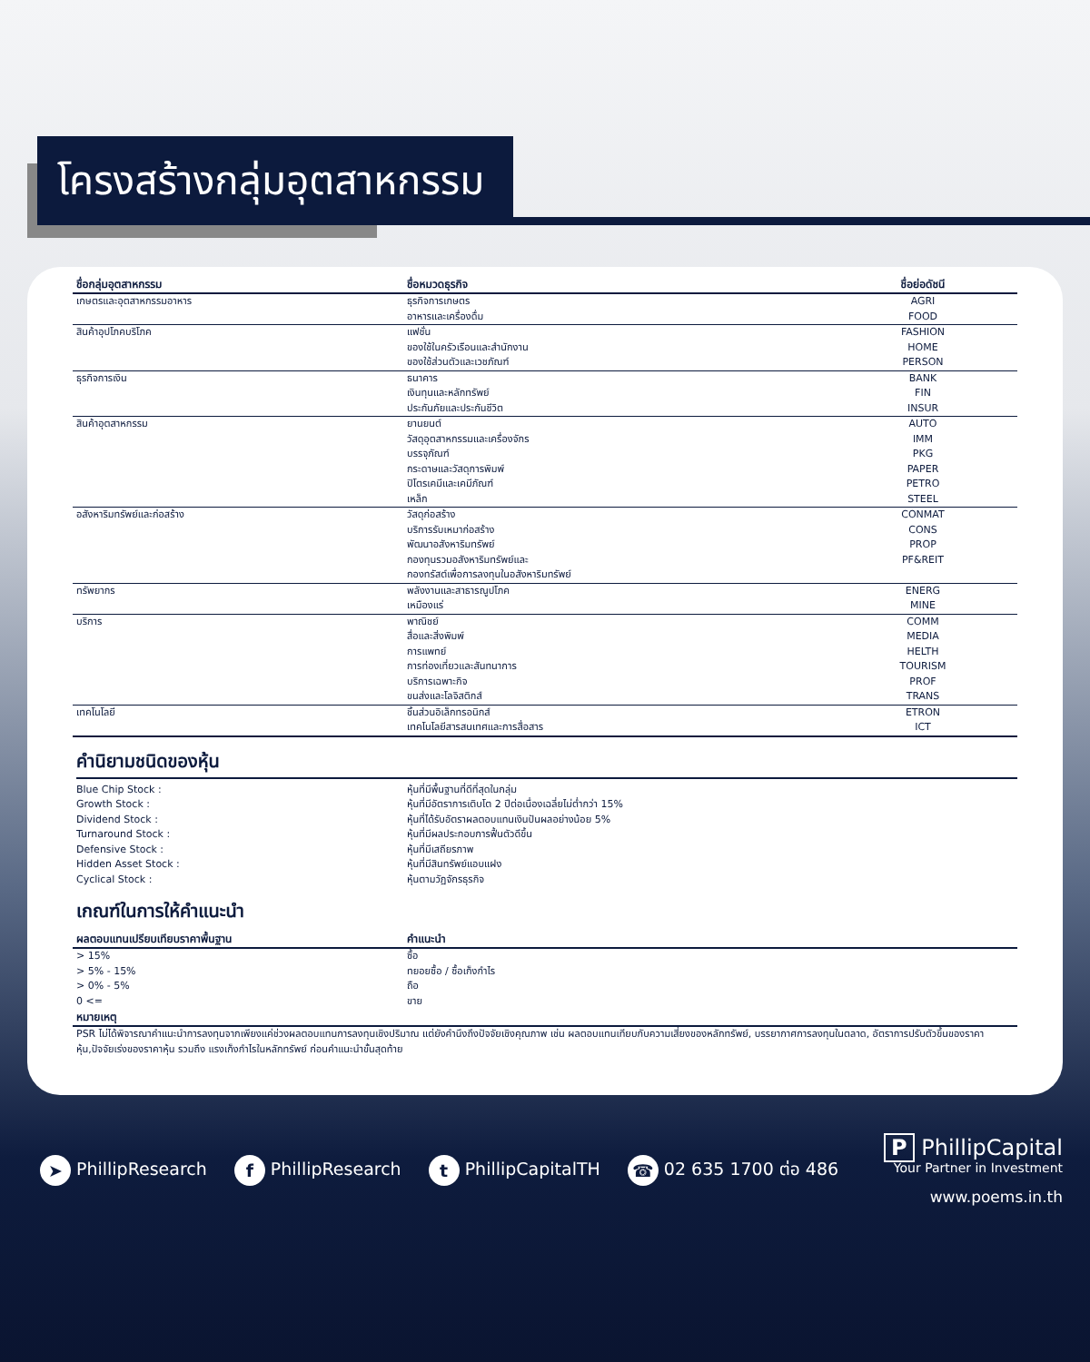โครงสร้างกลุ่มอุตสาหกรรม
| ชื่อกลุ่มอุตสาหกรรม | ชื่อหมวดธุรกิจ | ชื่อย่อดัชนี |
| --- | --- | --- |
| เกษตรและอุตสาหกรรมอาหาร | ธุรกิจการเกษตร | AGRI |
| | อาหารและเครื่องดื่ม | FOOD |
| สินค้าอุปโภคบริโภค | แฟชั่น | FASHION |
| | ของใช้ในครัวเรือนและสำนักงาน | HOME |
| | ของใช้ส่วนตัวและเวชภัณฑ์ | PERSON |
| ธุรกิจการเงิน | ธนาคาร | BANK |
| | เงินทุนและหลักทรัพย์ | FIN |
| | ประกันภัยและประกันชีวิต | INSUR |
| สินค้าอุตสาหกรรม | ยานยนต์ | AUTO |
| | วัสดุอุตสาหกรรมและเครื่องจักร | IMM |
| | บรรจุภัณฑ์ | PKG |
| | กระดาษและวัสดุการพิมพ์ | PAPER |
| | ปิโตรเคมีและเคมีภัณฑ์ | PETRO |
| | เหล็ก | STEEL |
| อสังหาริมทรัพย์และก่อสร้าง | วัสดุก่อสร้าง | CONMAT |
| | บริการรับเหมาก่อสร้าง | CONS |
| | พัฒนาอสังหาริมทรัพย์ | PROP |
| | กองทุนรวมอสังหาริมทรัพย์และ กองทรัสต์เพื่อการลงทุนในอสังหาริมทรัพย์ | PF&REIT |
| ทรัพยากร | พลังงานและสาธารณูปโภค | ENERG |
| | เหมืองแร่ | MINE |
| บริการ | พาณิชย์ | COMM |
| | สื่อและสิ่งพิมพ์ | MEDIA |
| | การแพทย์ | HELTH |
| | การท่องเที่ยวและสันทนาการ | TOURISM |
| | บริการเฉพาะกิจ | PROF |
| | ขนส่งและโลจิสติกส์ | TRANS |
| เทคโนโลยี | ชิ้นส่วนอิเล็กทรอนิกส์ | ETRON |
| | เทคโนโลยีสารสนเทศและการสื่อสาร | ICT |
คำนิยามชนิดของหุ้น
| Blue Chip Stock : | หุ้นที่มีพื้นฐานที่ดีที่สุดในกลุ่ม |
| Growth Stock : | หุ้นที่มีอัตราการเติบโต 2 ปีต่อเนื่องเฉลี่ยไม่ต่ำกว่า 15% |
| Dividend Stock : | หุ้นที่ได้รับอัตราผลตอบแทนเงินปันผลอย่างน้อย 5% |
| Turnaround Stock : | หุ้นที่มีผลประกอบการฟื้นตัวดีขึ้น |
| Defensive Stock : | หุ้นที่มีเสถียรภาพ |
| Hidden Asset Stock : | หุ้นที่มีสินทรัพย์แอบแฝง |
| Cyclical Stock : | หุ้นตามวัฏจักรธุรกิจ |
เกณฑ์ในการให้คำแนะนำ
| ผลตอบแทนเปรียบเทียบราคาพื้นฐาน | คำแนะนำ |
| --- | --- |
| > 15% | ซื้อ |
| > 5% - 15% | ทยอยซื้อ / ซื้อเก็งกำไร |
| > 0% - 5% | ถือ |
| 0 <= | ขาย |
| หมายเหตุ | |
| PSR ไม่ได้พิจารณาคำแนะนำการลงทุนจากเพียงแค่ช่วงผลตอบแทนการลงทุนเชิงปริมาณ แต่ยังคำนึงถึงปัจจัยเชิงคุณภาพ เช่น ผลตอบแทนเทียบกับความเสี่ยงของหลักทรัพย์, บรรยากาศการลงทุนในตลาด, อัตราการปรับตัวขึ้นของราคาหุ้น,ปัจจัยเร่งของราคาหุ้น รวมถึง แรงเก็งกำไรในหลักทรัพย์ ก่อนคำแนะนำขั้นสุดท้าย | |
➤ PhillipResearch f PhillipResearch t PhillipCapitalTH ☎ 02 635 1700 ต่อ 486
P PhillipCapital
Your Partner in Investment
www.poems.in.th